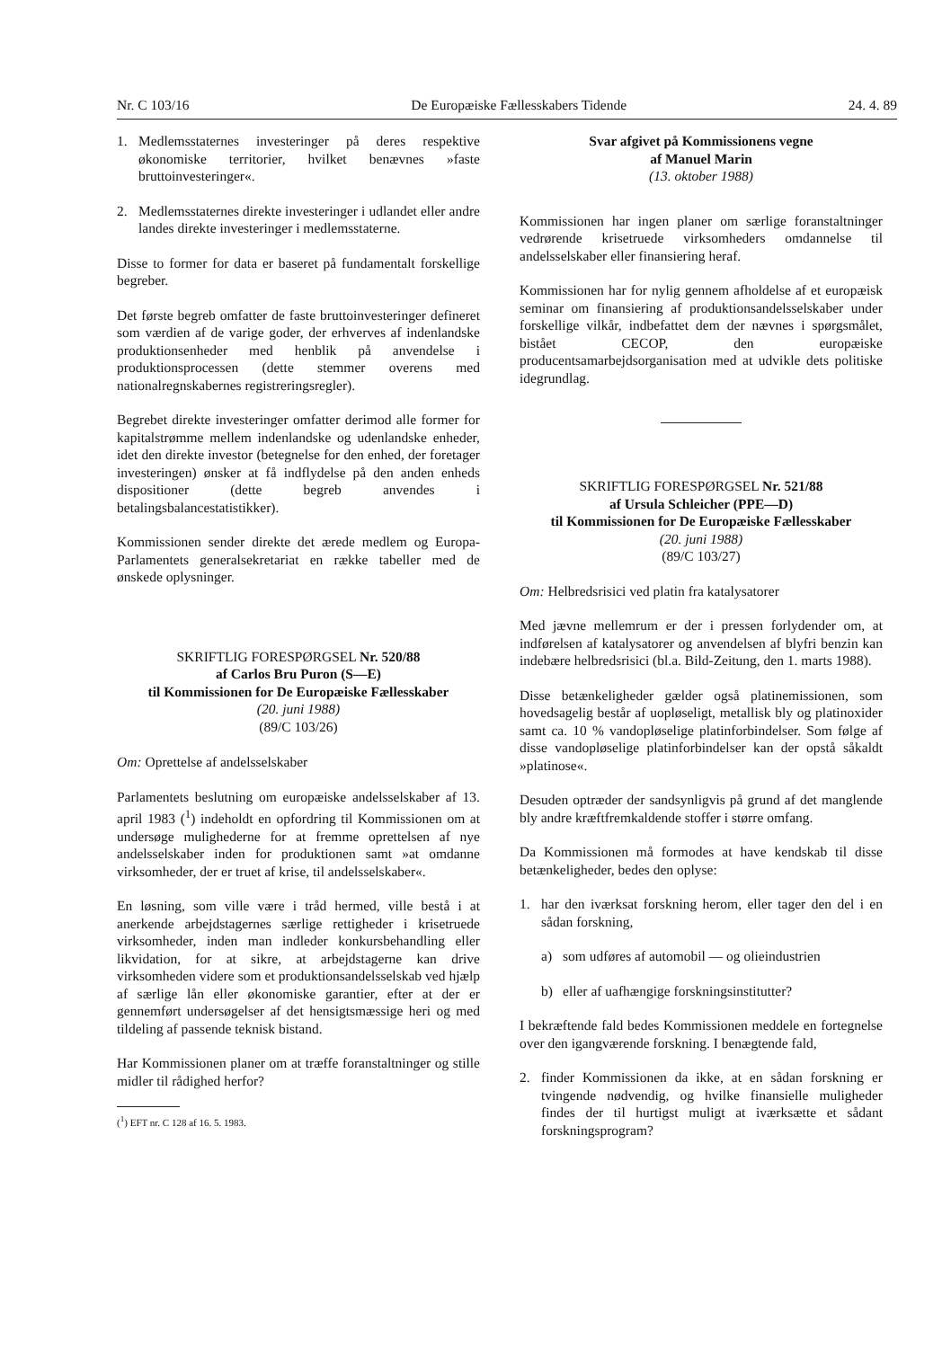Nr. C 103/16 De Europæiske Fællesskabers Tidende 24. 4. 89
1. Medlemsstaternes investeringer på deres respektive økonomiske territorier, hvilket benævnes »faste bruttoinvesteringer«.
2. Medlemsstaternes direkte investeringer i udlandet eller andre landes direkte investeringer i medlemsstaterne.
Disse to former for data er baseret på fundamentalt forskellige begreber.
Det første begreb omfatter de faste bruttoinvesteringer defineret som værdien af de varige goder, der erhverves af indenlandske produktionsenheder med henblik på anvendelse i produktionsprocessen (dette stemmer overens med nationalregnskabernes registreringsregler).
Begrebet direkte investeringer omfatter derimod alle former for kapitalstrømme mellem indenlandske og udenlandske enheder, idet den direkte investor (betegnelse for den enhed, der foretager investeringen) ønsker at få indflydelse på den anden enheds dispositioner (dette begreb anvendes i betalingsbalancestatistikker).
Kommissionen sender direkte det ærede medlem og Europa-Parlamentets generalsekretariat en række tabeller med de ønskede oplysninger.
SKRIFTLIG FORESPØRGSEL Nr. 520/88
af Carlos Bru Puron (S—E)
til Kommissionen for De Europæiske Fællesskaber
(20. juni 1988)
(89/C 103/26)
Om: Oprettelse af andelsselskaber
Parlamentets beslutning om europæiske andelsselskaber af 13. april 1983 (<sup>1</sup>) indeholdt en opfordring til Kommissionen om at undersøge mulighederne for at fremme oprettelsen af nye andelsselskaber inden for produktionen samt »at omdanne virksomheder, der er truet af krise, til andelsselskaber«.
En løsning, som ville være i tråd hermed, ville bestå i at anerkende arbejdstagernes særlige rettigheder i krisetruede virksomheder, inden man indleder konkursbehandling eller likvidation, for at sikre, at arbejdstagerne kan drive virksomheden videre som et produktionsandelsselskab ved hjælp af særlige lån eller økonomiske garantier, efter at der er gennemført undersøgelser af det hensigtsmæssige heri og med tildeling af passende teknisk bistand.
Har Kommissionen planer om at træffe foranstaltninger og stille midler til rådighed herfor?
(<sup>1</sup>) EFT nr. C 128 af 16. 5. 1983.
Svar afgivet på Kommissionens vegne
af Manuel Marin
(13. oktober 1988)
Kommissionen har ingen planer om særlige foranstaltninger vedrørende krisetruede virksomheders omdannelse til andelsselskaber eller finansiering heraf.
Kommissionen har for nylig gennem afholdelse af et europæisk seminar om finansiering af produktionsandelsselskaber under forskellige vilkår, indbefattet dem der nævnes i spørgsmålet, bistået CECOP, den europæiske producentsamarbejdsorganisation med at udvikle dets politiske idegrundlag.
SKRIFTLIG FORESPØRGSEL Nr. 521/88
af Ursula Schleicher (PPE—D)
til Kommissionen for De Europæiske Fællesskaber
(20. juni 1988)
(89/C 103/27)
Om: Helbredsrisici ved platin fra katalysatorer
Med jævne mellemrum er der i pressen forlydender om, at indførelsen af katalysatorer og anvendelsen af blyfri benzin kan indebære helbredsrisici (bl.a. Bild-Zeitung, den 1. marts 1988).
Disse betænkeligheder gælder også platinemissionen, som hovedsagelig består af uopløseligt, metallisk bly og platinoxider samt ca. 10 % vandopløselige platinforbindelser. Som følge af disse vandopløselige platinforbindelser kan der opstå såkaldt »platinose«.
Desuden optræder der sandsynligvis på grund af det manglende bly andre kræftfremkaldende stoffer i større omfang.
Da Kommissionen må formodes at have kendskab til disse betænkeligheder, bedes den oplyse:
1. har den iværksat forskning herom, eller tager den del i en sådan forskning,
a) som udføres af automobil — og olieindustrien
b) eller af uafhængige forskningsinstitutter?
I bekræftende fald bedes Kommissionen meddele en fortegnelse over den igangværende forskning. I benægtende fald,
2. finder Kommissionen da ikke, at en sådan forskning er tvingende nødvendig, og hvilke finansielle muligheder findes der til hurtigst muligt at iværksætte et sådant forskningsprogram?